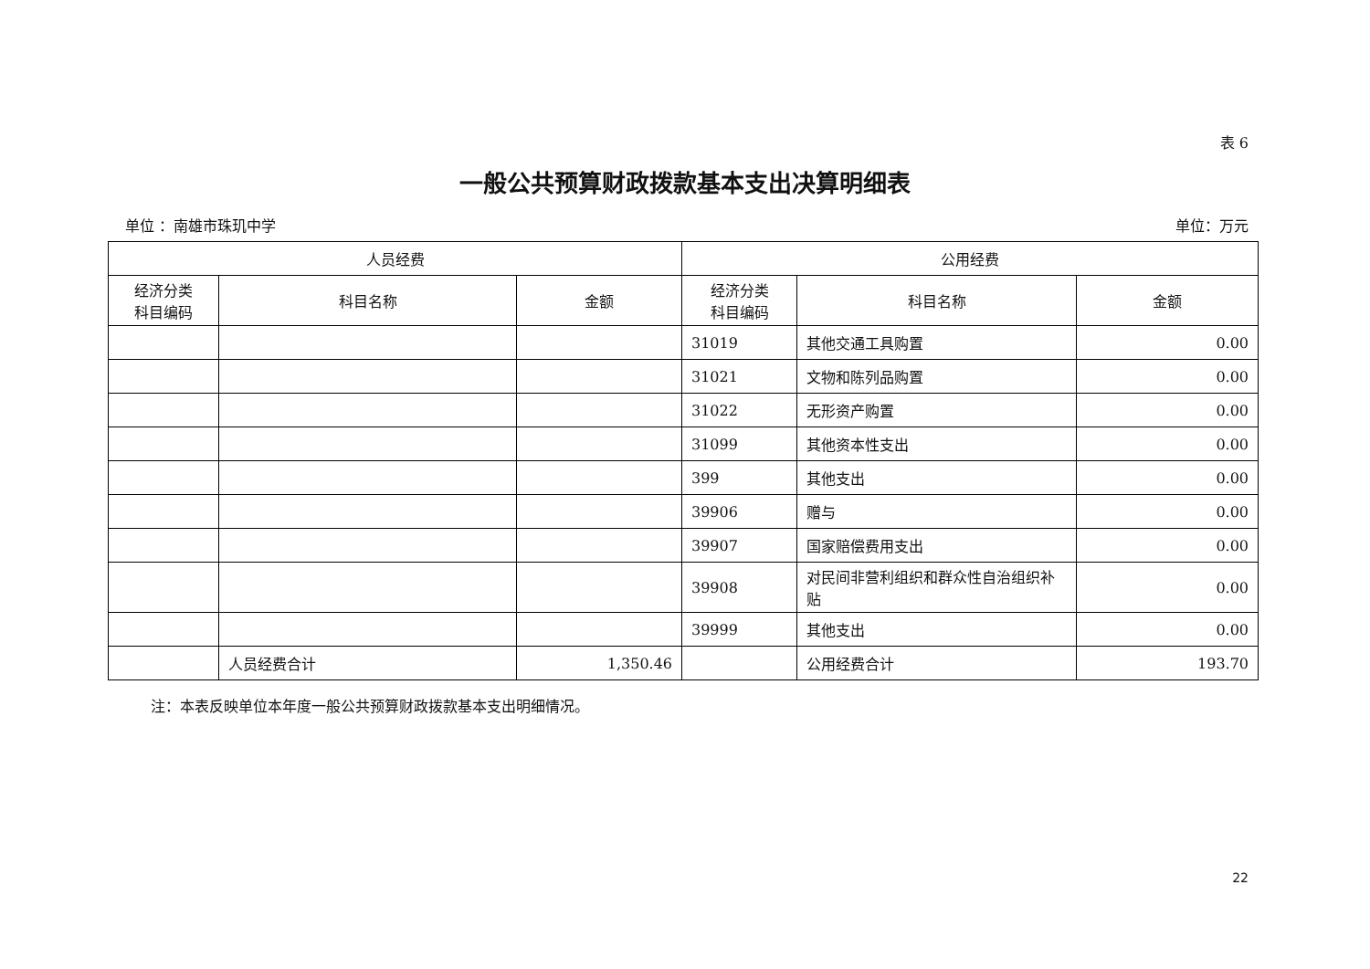表 6
一般公共预算财政拨款基本支出决算明细表
单位 ：南雄市珠玑中学 单位：万元
| 人员经费 | | | 公用经费 | | |
| --- | --- | --- | --- | --- | --- |
| 经济分类 科目编码 | 科目名称 | 金额 | 经济分类 科目编码 | 科目名称 | 金额 |
| | | | 31019 | 其他交通工具购置 | 0.00 |
| | | | 31021 | 文物和陈列品购置 | 0.00 |
| | | | 31022 | 无形资产购置 | 0.00 |
| | | | 31099 | 其他资本性支出 | 0.00 |
| | | | 399 | 其他支出 | 0.00 |
| | | | 39906 | 赠与 | 0.00 |
| | | | 39907 | 国家赔偿费用支出 | 0.00 |
| | | | 39908 | 对民间非营利组织和群众性自治组织补贴 | 0.00 |
| | | | 39999 | 其他支出 | 0.00 |
| | 人员经费合计 | 1,350.46 | | 公用经费合计 | 193.70 |
注：本表反映单位本年度一般公共预算财政拨款基本支出明细情况。
22